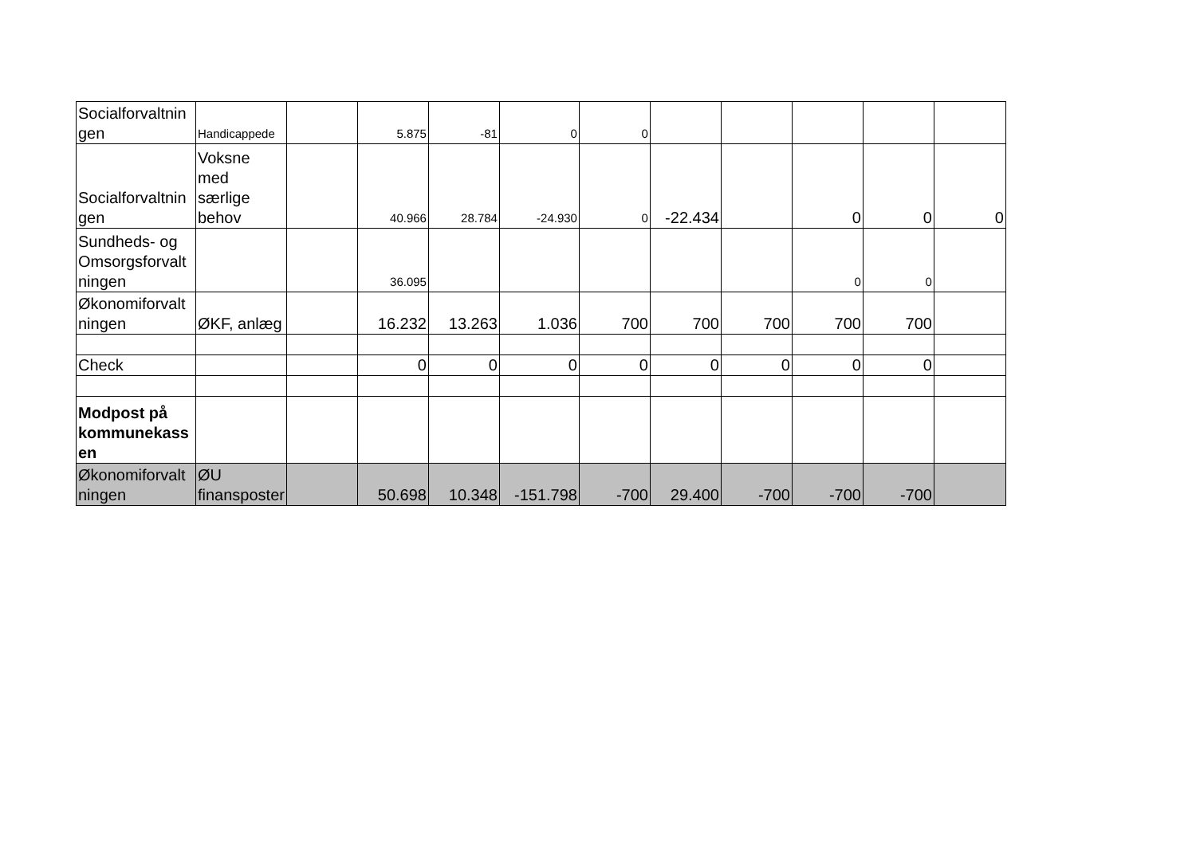| Socialforvaltnin gen | Handicappede | | 5.875 | -81 | 0 | 0 | | | | | |
| Socialforvaltnin gen | Voksne med særlige behov | | 40.966 | 28.784 | -24.930 | 0 | -22.434 | | 0 | 0 | 0 |
| Sundheds- og Omsorgsforvalt ningen | | | 36.095 | | | | | | 0 | 0 | |
| Økonomiforvalt ningen | ØKF, anlæg | | 16.232 | 13.263 | 1.036 | 700 | 700 | 700 | 700 | 700 | |
| Check | | | 0 | 0 | 0 | 0 | 0 | 0 | 0 | 0 | |
| Modpost på kommunekass en | | | | | | | | | | | |
| Økonomiforvalt ningen | ØU finansposter | | 50.698 | 10.348 | -151.798 | -700 | 29.400 | -700 | -700 | -700 | |